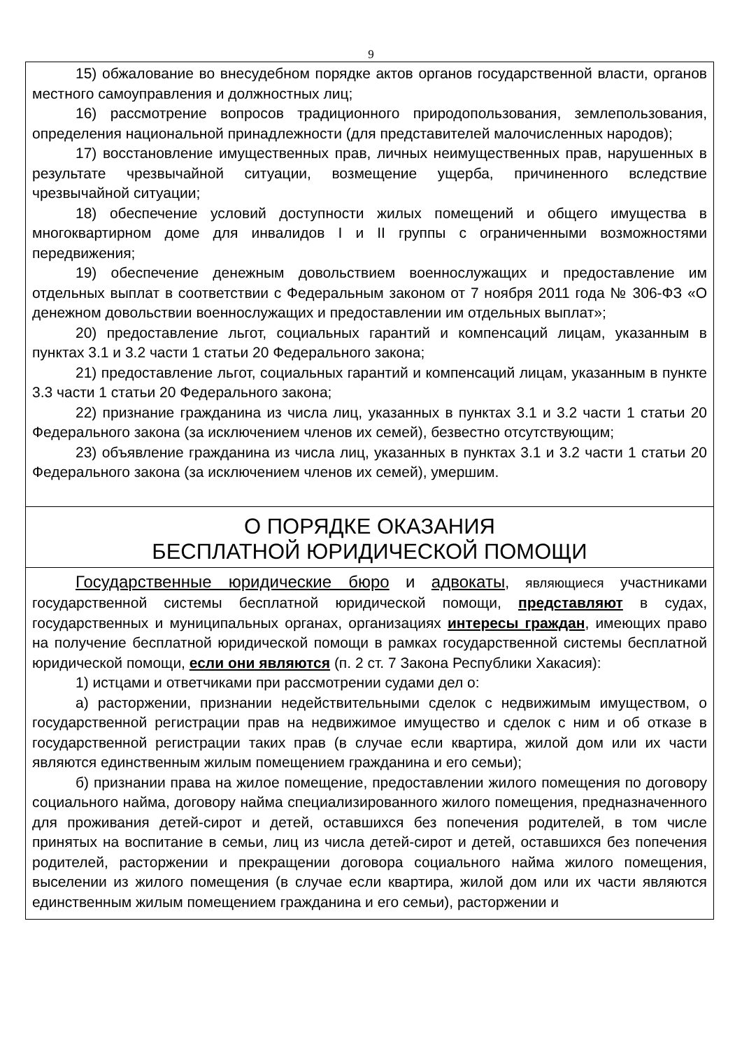9
15) обжалование во внесудебном порядке актов органов государственной власти, органов местного самоуправления и должностных лиц;
16) рассмотрение вопросов традиционного природопользования, землепользования, определения национальной принадлежности (для представителей малочисленных народов);
17) восстановление имущественных прав, личных неимущественных прав, нарушенных в результате чрезвычайной ситуации, возмещение ущерба, причиненного вследствие чрезвычайной ситуации;
18) обеспечение условий доступности жилых помещений и общего имущества в многоквартирном доме для инвалидов I и II группы с ограниченными возможностями передвижения;
19) обеспечение денежным довольствием военнослужащих и предоставление им отдельных выплат в соответствии с Федеральным законом от 7 ноября 2011 года № 306-ФЗ «О денежном довольствии военнослужащих и предоставлении им отдельных выплат»;
20) предоставление льгот, социальных гарантий и компенсаций лицам, указанным в пунктах 3.1 и 3.2 части 1 статьи 20 Федерального закона;
21) предоставление льгот, социальных гарантий и компенсаций лицам, указанным в пункте 3.3 части 1 статьи 20 Федерального закона;
22) признание гражданина из числа лиц, указанных в пунктах 3.1 и 3.2 части 1 статьи 20 Федерального закона (за исключением членов их семей), безвестно отсутствующим;
23) объявление гражданина из числа лиц, указанных в пунктах 3.1 и 3.2 части 1 статьи 20 Федерального закона (за исключением членов их семей), умершим.
О ПОРЯДКЕ ОКАЗАНИЯ
БЕСПЛАТНОЙ ЮРИДИЧЕСКОЙ ПОМОЩИ
Государственные юридические бюро и адвокаты, являющиеся участниками государственной системы бесплатной юридической помощи, представляют в судах, государственных и муниципальных органах, организациях интересы граждан, имеющих право на получение бесплатной юридической помощи в рамках государственной системы бесплатной юридической помощи, если они являются (п. 2 ст. 7 Закона Республики Хакасия):
1) истцами и ответчиками при рассмотрении судами дел о:
а) расторжении, признании недействительными сделок с недвижимым имуществом, о государственной регистрации прав на недвижимое имущество и сделок с ним и об отказе в государственной регистрации таких прав (в случае если квартира, жилой дом или их части являются единственным жилым помещением гражданина и его семьи);
б) признании права на жилое помещение, предоставлении жилого помещения по договору социального найма, договору найма специализированного жилого помещения, предназначенного для проживания детей-сирот и детей, оставшихся без попечения родителей, в том числе принятых на воспитание в семьи, лиц из числа детей-сирот и детей, оставшихся без попечения родителей, расторжении и прекращении договора социального найма жилого помещения, выселении из жилого помещения (в случае если квартира, жилой дом или их части являются единственным жилым помещением гражданина и его семьи), расторжении и